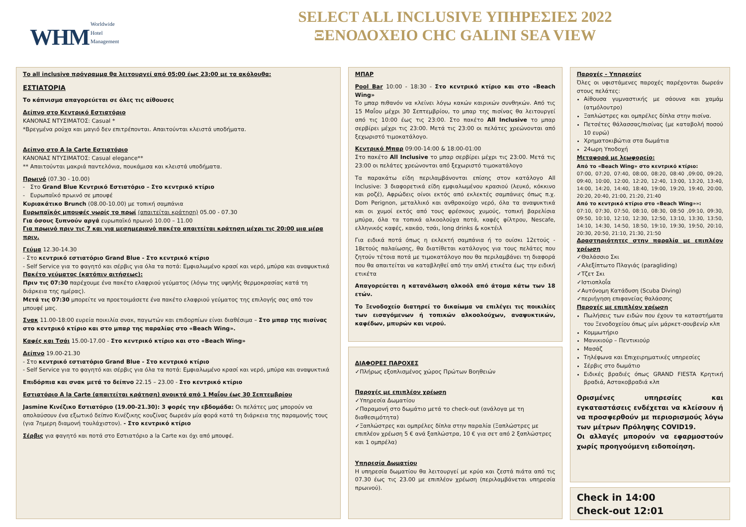WHM Worldwide
Hotel
Management
SELECT ALL INCLUSIVE ΥΠΗΡΕΣΙΕΣ 2022
ΞΕΝΟΔΟΧΕΙΟ CHC GALINI SEA VIEW
Το all inclusive πρόγραμμα θα λειτουργεί από 05:00 έως 23:00 με τα ακόλουθα:
ΕΣΤΙΑΤΟΡΙΑ
Το κάπνισμα απαγορεύεται σε όλες τις αίθουσες
Δείπνο στο Κεντρικό Εστιατόριο
ΚΑΝΟΝΑΣ ΝΤΥΣΙΜΑΤΟΣ: Casual *
*Βρεγμένα ρούχα και μαγιό δεν επιτρέπονται. Απαιτούνται κλειστά υποδήματα.
Δείπνο στο A la Carte Εστιατόριο
ΚΑΝΟΝΑΣ ΝΤΥΣΙΜΑΤΟΣ: Casual elegance**
** Απαιτούνται μακριά παντελόνια, πουκάμισα και κλειστά υποδήματα.
Πρωινό (07.30 - 10.00)
- Στο Grand Blue Κεντρικό Εστιατόριο – Στο κεντρικό κτίριο
- Ευρωπαϊκό πρωινό σε μπουφέ
Κυριακάτικο Brunch (08.00-10.00) με τοπική σαμπάνια
Ευρωπαϊκός μπουφές νωρίς το πρωί (απαιτείται κράτηση) 05.00 - 07.30
Για όσους ξυπνούν αργά ευρωπαϊκό πρωινό 10.00 – 11.00
Για πρωινό πριν τις 7 και για μεσημεριανό πακέτο απαιτείται κράτηση μέχρι τις 20:00 μια μέρα πριν.
Γεύμα 12.30-14.30
- Στο κεντρικό εστιατόριο Grand Blue - Στο κεντρικό κτίριο
- Self Service για το φαγητό και σέρβις για όλα τα ποτά: Εμφιαλωμένο κρασί και νερό, μπύρα και αναψυκτικά
Πακέτο γεύματος (κατόπιν αιτήσεως):
Πριν τις 07:30 παρέχουμε ένα πακέτο ελαφριού γεύματος (λόγω της υψηλής θερμοκρασίας κατά τη διάρκεια της ημέρας).
Μετά τις 07:30 μπορείτε να προετοιμάσετε ένα πακέτο ελαφριού γεύματος της επιλογής σας από τον μπουφέ μας.
Σνακ 11.00-18:00 ευρεία ποικιλία σνακ, παγωτών και επιδορπίων είναι διαθέσιμα – Στο μπαρ της πισίνας στο κεντρικό κτίριο και στο μπαρ της παραλίας στο «Beach Wing».
Καφές και Τσάι 15.00-17.00 - Στο κεντρικό κτίριο και στο «Beach Wing»
Δείπνο 19.00-21.30
- Στο κεντρικό εστιατόριο Grand Blue - Στο κεντρικό κτίριο
- Self Service για το φαγητό και σέρβις για όλα τα ποτά: Εμφιαλωμένο κρασί και νερό, μπύρα και αναψυκτικά
Επιδόρπια και σνακ μετά το δείπνο 22.15 – 23.00 - Στο κεντρικό κτίριο
Εστιατόριο A la Carte (απαιτείται κράτηση) ανοικτά από 1 Μαΐου έως 30 Σεπτεμβρίου
Jasmine Κινέζικο Εστιατόριο (19.00-21.30): 3 φορές την εβδομάδα: Οι πελάτες μας μπορούν να απολαύσουν ένα εξωτικό δείπνο Κινέζικης κουζίνας δωρεάν μία φορά κατά τη διάρκεια της παραμονής τους (για 7ημερη διαμονή τουλάχιστον). - Στο κεντρικό κτίριο
Σέρβις για φαγητό και ποτά στο Εστιατόριο a la Carte και όχι από μπουφέ.
ΜΠΑΡ
Pool Bar 10:00 - 18:30 - Στο κεντρικό κτίριο και στο «Beach Wing»
Το μπαρ πιθανόν να κλείνει λόγω κακών καιρικών συνθηκών. Από τις 15 Μαΐου μέχρι 30 Σεπτεμβρίου, το μπαρ της πισίνας θα λειτουργεί από τις 10:00 έως τις 23:00. Στο πακέτο All Inclusive το μπαρ σερβίρει μέχρι τις 23:00. Μετά τις 23:00 οι πελάτες χρεώνονται από ξεχωριστό τιμοκατάλογο.
Κεντρικό Μπαρ 09:00-14:00 & 18:00-01:00
Στο πακέτο All Inclusive το μπαρ σερβίρει μέχρι τις 23:00. Μετά τις 23:00 οι πελάτες χρεώνονται από ξεχωριστό τιμοκατάλογο
Τα παρακάτω είδη περιλαμβάνονται επίσης στον κατάλογο All Inclusive: 3 διαφορετικά είδη εμφιαλωμένου κρασιού (λευκό, κόκκινο και ροζέ), Αφρώδεις οίνοι εκτός από εκλεκτές σαμπάνιες όπως π.χ. Dom Perignon, μεταλλικό και ανθρακούχο νερό, όλα τα αναψυκτικά και οι χυμοί εκτός από τους φρέσκους χυμούς, τοπική βαρελίσια μπύρα, όλα τα τοπικά αλκοολούχα ποτά, καφές φίλτρου, Nescafe, ελληνικός καφές, κακάο, τσάι, long drinks & κοκτέιλ
Για ειδικά ποτά όπως η εκλεκτή σαμπάνια ή το ουίσκι 12ετούς - 18ετούς παλαίωσης, θα διατίθεται κατάλογος για τους πελάτες που ζητούν τέτοια ποτά με τιμοκατάλογο που θα περιλαμβάνει τη διαφορά που θα απαιτείται να καταβληθεί από την απλή ετικέτα έως την ειδική ετικέτα
Απαγορεύεται η κατανάλωση αλκοόλ από άτομα κάτω των 18 ετών.
Το Ξενοδοχείο διατηρεί το δικαίωμα να επιλέγει τις ποικιλίες των εισαγόμενων ή τοπικών αλκοολούχων, αναψυκτικών, καφέδων, μπυρών και νερού.
ΔΙΑΦΟΡΕΣ ΠΑΡΟΧΕΣ
✓Πλήρως εξοπλισμένος χώρος Πρώτων Βοηθειών
Παροχές με επιπλέον χρέωση
✓Υπηρεσία Δωματίου
✓Παραμονή στο δωμάτιο μετά το check-out (ανάλογα με τη διαθεσιμότητα)
✓Ξαπλώστρες και ομπρέλες δίπλα στην παραλία (Ξαπλώστρες με επιπλέον χρέωση 5 € ανά ξαπλώστρα, 10 € για σετ από 2 ξαπλώστρες και 1 ομπρέλα)
Υπηρεσία Δωματίου
Η υπηρεσία δωματίου θα λειτουργεί με κρύα και ζεστά πιάτα από τις 07.30 έως τις 23.00 με επιπλέον χρέωση (περιλαμβάνεται υπηρεσία πρωινού).
Παροχές - Υπηρεσίες
Όλες οι υφιστάμενες παροχές παρέχονται δωρεάν στους πελάτες:
Αίθουσα γυμναστικής με σάουνα και χαμάμ (ατμόλουτρο)
Ξαπλώστρες και ομπρέλες δίπλα στην πισίνα.
Πετσέτες θάλασσας/πισίνας (με καταβολή ποσού 10 ευρώ)
Χρηματοκιβώτια στα δωμάτια
24ωρη Υποδοχή
Μεταφορά με λεωφορείο:
Από το «Beach Wing» στο κεντρικό κτίριο:
07:00, 07:20, 07:40, 08:00, 08:20, 08:40 ,09:00, 09:20, 09:40, 10:00, 12:00, 12:20, 12:40, 13:00, 13:20, 13:40, 14:00, 14:20, 14:40, 18:40, 19:00, 19:20, 19:40, 20:00, 20:20, 20:40, 21:00, 21:20, 21:40
Από το κεντρικό κτίριο στο «Beach Wing»»:
07:10, 07:30, 07:50, 08:10, 08:30, 08:50 ,09:10, 09:30, 09:50, 10:10, 12:10, 12:30, 12:50, 13:10, 13:30, 13:50, 14:10, 14:30, 14:50, 18:50, 19:10, 19:30, 19:50, 20:10, 20:30, 20:50, 21:10, 21:30, 21:50
Δραστηριότητες στην παραλία με επιπλέον χρέωση
✓Θαλάσσιο Σκι
✓Αλεξίπτωτο Πλαγιάς (paragliding)
✓Τζετ Σκι
✓Ιστιοπλοΐα
✓Αυτόνομη Κατάδυση (Scuba Diving)
✓περιήγηση επιφανείας θαλάσσης
Παροχές με επιπλέον χρέωση
Πωλήσεις των ειδών που έχουν τα καταστήματα του Ξενοδοχείου όπως μίνι μάρκετ-σουβενίρ κλπ
Κομμωτήριο
Μανικιούρ – Πεντικιούρ
Μασάζ
Τηλέφωνα και Επιχειρηματικές υπηρεσίες
Σέρβις στο δωμάτιο
Ειδικές βραδιές όπως GRAND FIESTA Κρητική βραδιά, Αστακοβραδιά κλπ
Ορισμένες υπηρεσίες και εγκαταστάσεις ενδέχεται να κλείσουν ή να προσφερθούν με περιορισμούς λόγω των μέτρων Πρόληψης COVID19.
Οι αλλαγές μπορούν να εφαρμοστούν χωρίς προηγούμενη ειδοποίηση.
Check in 14:00
Check-out 12:01